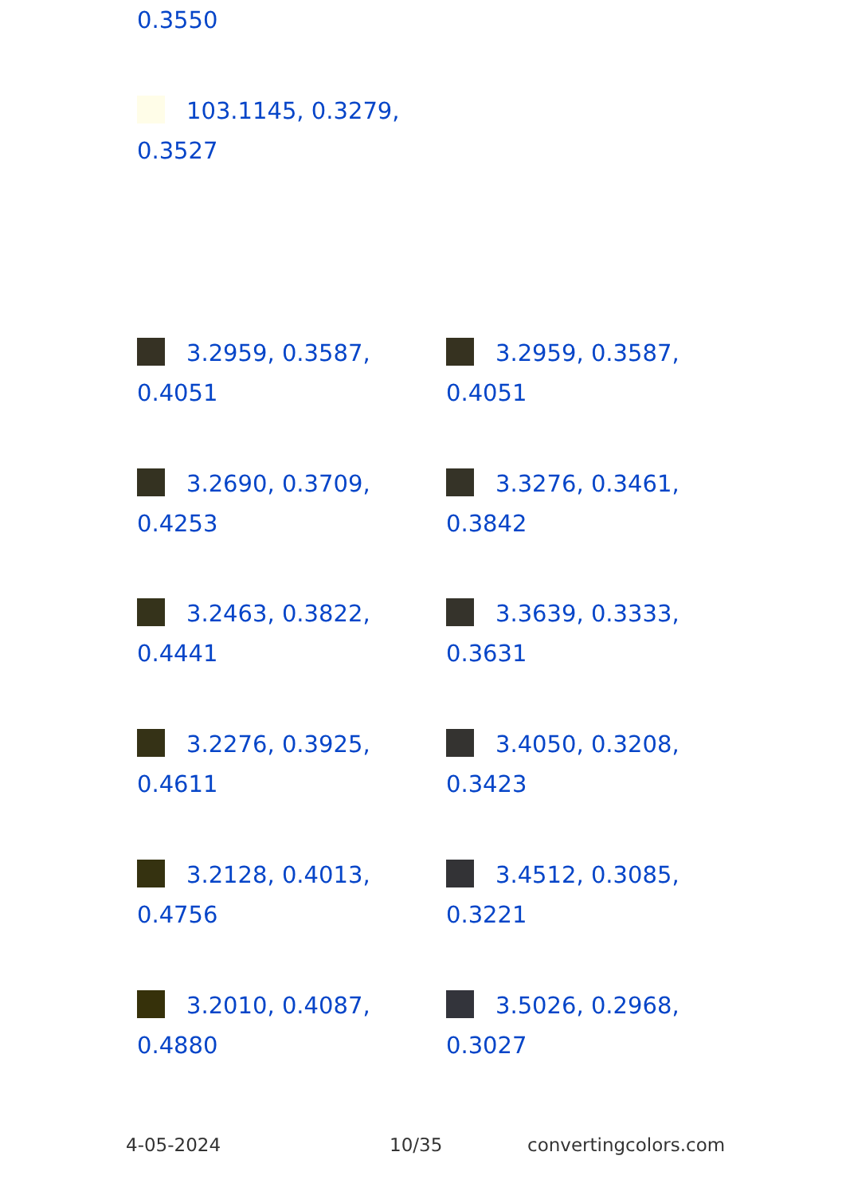0.3550
103.1145, 0.3279, 0.3527
3.2959, 0.3587, 0.4051
3.2959, 0.3587, 0.4051
3.2690, 0.3709, 0.4253
3.3276, 0.3461, 0.3842
3.2463, 0.3822, 0.4441
3.3639, 0.3333, 0.3631
3.2276, 0.3925, 0.4611
3.4050, 0.3208, 0.3423
3.2128, 0.4013, 0.4756
3.4512, 0.3085, 0.3221
3.2010, 0.4087, 0.4880
3.5026, 0.2968, 0.3027
4-05-2024 10/35 convertingcolors.com